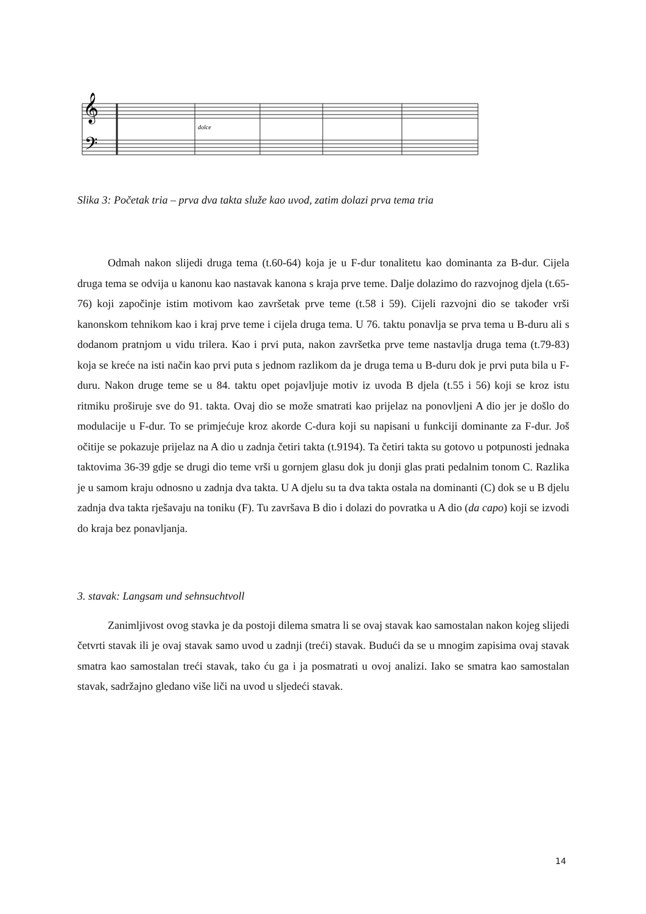𝄞
𝄢
dolce
Slika 3: Početak tria – prva dva takta služe kao uvod, zatim dolazi prva tema tria
Odmah nakon slijedi druga tema (t.60-64) koja je u F-dur tonalitetu kao dominanta za B-dur. Cijela druga tema se odvija u kanonu kao nastavak kanona s kraja prve teme. Dalje dolazimo do razvojnog djela (t.65-76) koji započinje istim motivom kao završetak prve teme (t.58 i 59). Cijeli razvojni dio se također vrši kanonskom tehnikom kao i kraj prve teme i cijela druga tema. U 76. taktu ponavlja se prva tema u B-duru ali s dodanom pratnjom u vidu trilera. Kao i prvi puta, nakon završetka prve teme nastavlja druga tema (t.79-83) koja se kreće na isti način kao prvi puta s jednom razlikom da je druga tema u B-duru dok je prvi puta bila u F-duru. Nakon druge teme se u 84. taktu opet pojavljuje motiv iz uvoda B djela (t.55 i 56) koji se kroz istu ritmiku proširuje sve do 91. takta. Ovaj dio se može smatrati kao prijelaz na ponovljeni A dio jer je došlo do modulacije u F-dur. To se primjećuje kroz akorde C-dura koji su napisani u funkciji dominante za F-dur. Još očitije se pokazuje prijelaz na A dio u zadnja četiri takta (t.9194). Ta četiri takta su gotovo u potpunosti jednaka taktovima 36-39 gdje se drugi dio teme vrši u gornjem glasu dok ju donji glas prati pedalnim tonom C. Razlika je u samom kraju odnosno u zadnja dva takta. U A djelu su ta dva takta ostala na dominanti (C) dok se u B djelu zadnja dva takta rješavaju na toniku (F). Tu završava B dio i dolazi do povratka u A dio (da capo) koji se izvodi do kraja bez ponavljanja.
3. stavak: Langsam und sehnsuchtvoll
Zanimljivost ovog stavka je da postoji dilema smatra li se ovaj stavak kao samostalan nakon kojeg slijedi četvrti stavak ili je ovaj stavak samo uvod u zadnji (treći) stavak. Budući da se u mnogim zapisima ovaj stavak smatra kao samostalan treći stavak, tako ću ga i ja posmatrati u ovoj analizi. Iako se smatra kao samostalan stavak, sadržajno gledano više liči na uvod u sljedeći stavak.
14